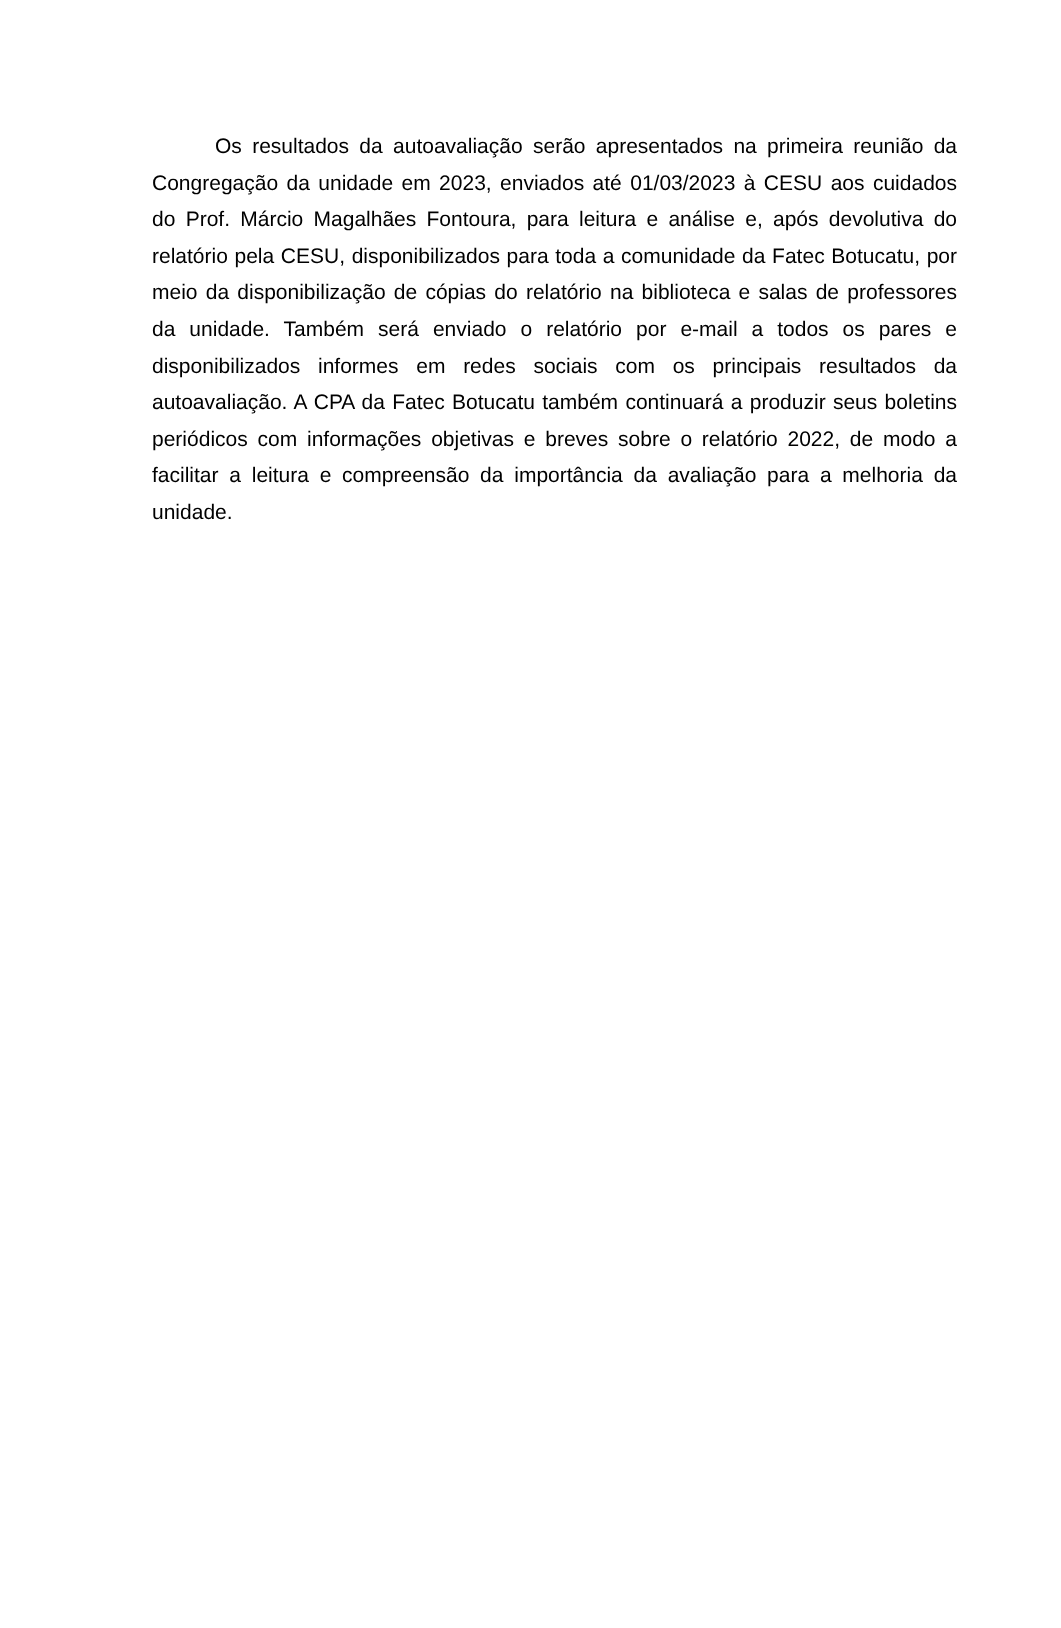Os resultados da autoavaliação serão apresentados na primeira reunião da Congregação da unidade em 2023, enviados até 01/03/2023 à CESU aos cuidados do Prof. Márcio Magalhães Fontoura, para leitura e análise e, após devolutiva do relatório pela CESU, disponibilizados para toda a comunidade da Fatec Botucatu, por meio da disponibilização de cópias do relatório na biblioteca e salas de professores da unidade. Também será enviado o relatório por e-mail a todos os pares e disponibilizados informes em redes sociais com os principais resultados da autoavaliação. A CPA da Fatec Botucatu também continuará a produzir seus boletins periódicos com informações objetivas e breves sobre o relatório 2022, de modo a facilitar a leitura e compreensão da importância da avaliação para a melhoria da unidade.